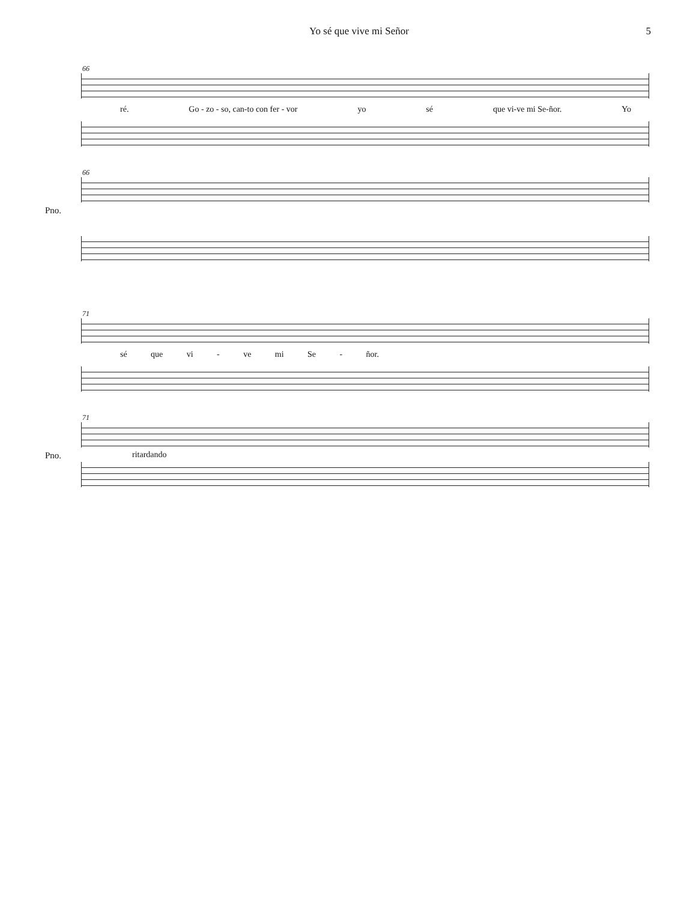Yo sé que vive mi Señor 5
66
ré. Go - zo - so, can-to con fer - vor yo sé que vi-ve mi Se-ñor. Yo
66
Pno.
71
sé que vi - ve mi Se - ñor.
71
Pno.
ritardando